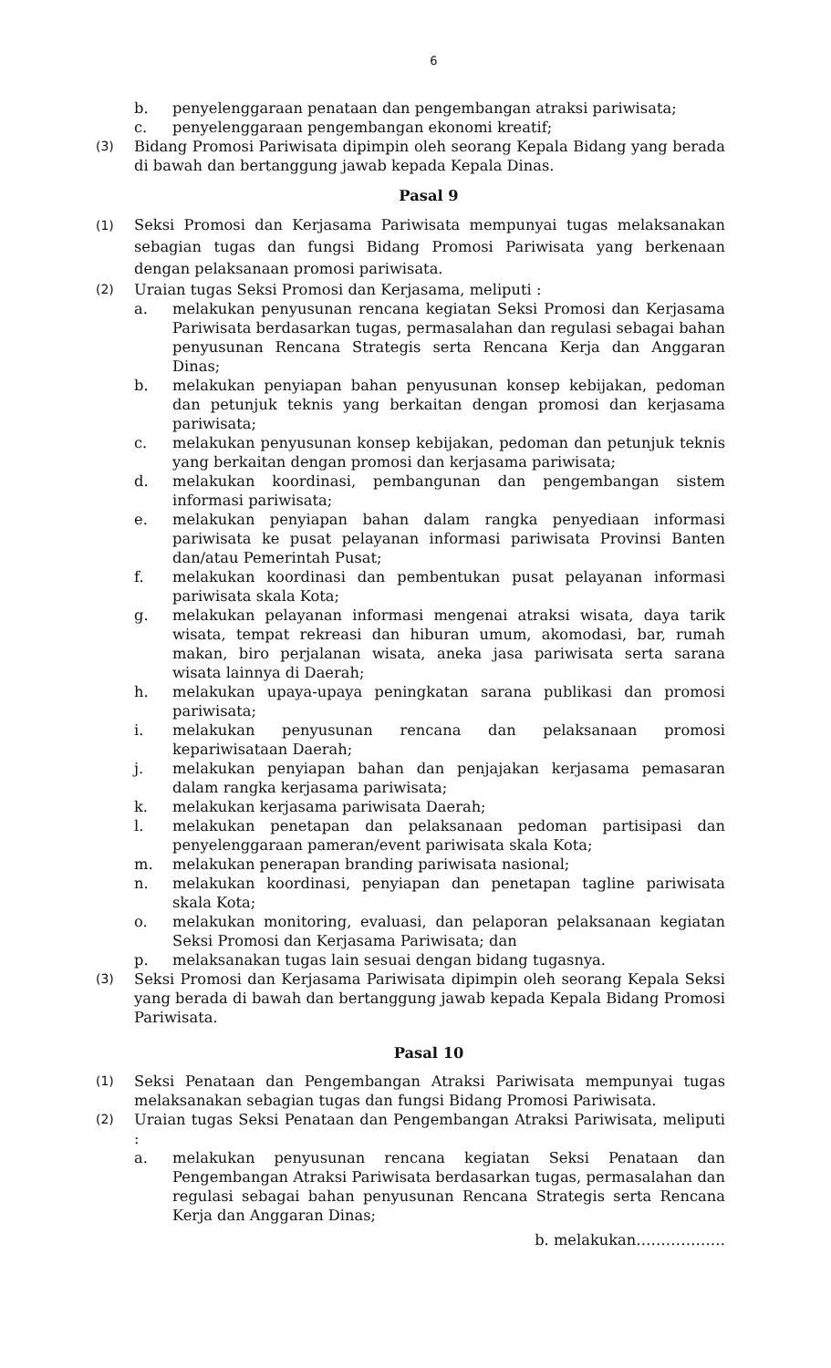6
b. penyelenggaraan penataan dan pengembangan atraksi pariwisata;
c. penyelenggaraan pengembangan ekonomi kreatif;
(3)
Bidang Promosi Pariwisata dipimpin oleh seorang Kepala Bidang yang berada di bawah dan bertanggung jawab kepada Kepala Dinas.
Pasal 9
(1)
Seksi Promosi dan Kerjasama Pariwisata mempunyai tugas melaksanakan sebagian tugas dan fungsi Bidang Promosi Pariwisata yang berkenaan dengan pelaksanaan promosi pariwisata.
(2)
Uraian tugas Seksi Promosi dan Kerjasama, meliputi :
a. melakukan penyusunan rencana kegiatan Seksi Promosi dan Kerjasama Pariwisata berdasarkan tugas, permasalahan dan regulasi sebagai bahan penyusunan Rencana Strategis serta Rencana Kerja dan Anggaran Dinas;
b. melakukan penyiapan bahan penyusunan konsep kebijakan, pedoman dan petunjuk teknis yang berkaitan dengan promosi dan kerjasama pariwisata;
c. melakukan penyusunan konsep kebijakan, pedoman dan petunjuk teknis yang berkaitan dengan promosi dan kerjasama pariwisata;
d. melakukan koordinasi, pembangunan dan pengembangan sistem informasi pariwisata;
e. melakukan penyiapan bahan dalam rangka penyediaan informasi pariwisata ke pusat pelayanan informasi pariwisata Provinsi Banten dan/atau Pemerintah Pusat;
f. melakukan koordinasi dan pembentukan pusat pelayanan informasi pariwisata skala Kota;
g. melakukan pelayanan informasi mengenai atraksi wisata, daya tarik wisata, tempat rekreasi dan hiburan umum, akomodasi, bar, rumah makan, biro perjalanan wisata, aneka jasa pariwisata serta sarana wisata lainnya di Daerah;
h. melakukan upaya-upaya peningkatan sarana publikasi dan promosi pariwisata;
i. melakukan penyusunan rencana dan pelaksanaan promosi kepariwisataan Daerah;
j. melakukan penyiapan bahan dan penjajakan kerjasama pemasaran dalam rangka kerjasama pariwisata;
k. melakukan kerjasama pariwisata Daerah;
l. melakukan penetapan dan pelaksanaan pedoman partisipasi dan penyelenggaraan pameran/event pariwisata skala Kota;
m. melakukan penerapan branding pariwisata nasional;
n. melakukan koordinasi, penyiapan dan penetapan tagline pariwisata skala Kota;
o. melakukan monitoring, evaluasi, dan pelaporan pelaksanaan kegiatan Seksi Promosi dan Kerjasama Pariwisata; dan
p. melaksanakan tugas lain sesuai dengan bidang tugasnya.
(3)
Seksi Promosi dan Kerjasama Pariwisata dipimpin oleh seorang Kepala Seksi yang berada di bawah dan bertanggung jawab kepada Kepala Bidang Promosi Pariwisata.
Pasal 10
(1)
Seksi Penataan dan Pengembangan Atraksi Pariwisata mempunyai tugas melaksanakan sebagian tugas dan fungsi Bidang Promosi Pariwisata.
(2)
Uraian tugas Seksi Penataan dan Pengembangan Atraksi Pariwisata, meliputi :
a. melakukan penyusunan rencana kegiatan Seksi Penataan dan Pengembangan Atraksi Pariwisata berdasarkan tugas, permasalahan dan regulasi sebagai bahan penyusunan Rencana Strategis serta Rencana Kerja dan Anggaran Dinas;
b. melakukan………………